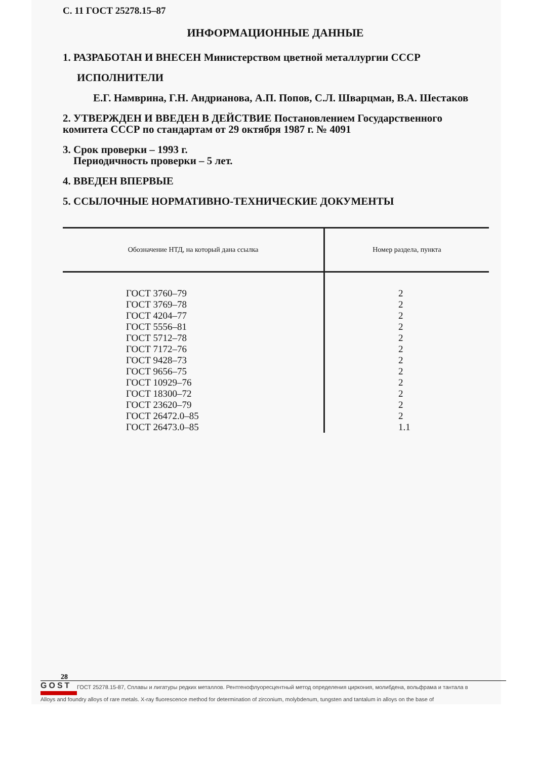С. 11 ГОСТ 25278.15–87
ИНФОРМАЦИОННЫЕ ДАННЫЕ
1. РАЗРАБОТАН И ВНЕСЕН Министерством цветной металлургии СССР
ИСПОЛНИТЕЛИ
Е.Г. Намврина, Г.Н. Андрианова, А.П. Попов, С.Л. Шварцман, В.А. Шестаков
2. УТВЕРЖДЕН И ВВЕДЕН В ДЕЙСТВИЕ Постановлением Государственного комитета СССР по стандартам от 29 октября 1987 г. № 4091
3. Срок проверки – 1993 г.
Периодичность проверки – 5 лет.
4. ВВЕДЕН ВПЕРВЫЕ
5. ССЫЛОЧНЫЕ НОРМАТИВНО-ТЕХНИЧЕСКИЕ ДОКУМЕНТЫ
| Обозначение НТД, на который дана ссылка | Номер раздела, пункта |
| --- | --- |
| ГОСТ 3760–79 ГОСТ 3769–78 ГОСТ 4204–77 ГОСТ 5556–81 ГОСТ 5712–78 ГОСТ 7172–76 ГОСТ 9428–73 ГОСТ 9656–75 ГОСТ 10929–76 ГОСТ 18300–72 ГОСТ 23620–79 ГОСТ 26472.0–85 ГОСТ 26473.0–85 | 2 2 2 2 2 2 2 2 2 2 2 2 1.1 |
28
GOST
ГОСТ 25278.15-87, Сплавы и лигатуры редких металлов. Рентгенофлуоресцентный метод определения циркония, молибдена, вольфрама и тантала в
Alloys and foundry alloys of rare metals. X-ray fluorescence method for determination of zirconium, molybdenum, tungsten and tantalum in alloys on the base of